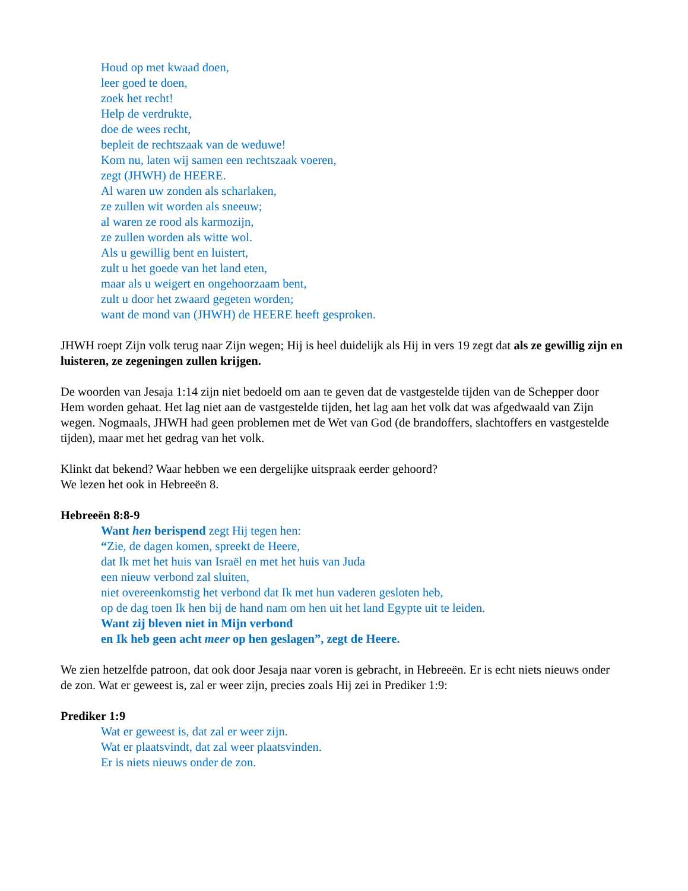Houd op met kwaad doen,
leer goed te doen,
zoek het recht!
Help de verdrukte,
doe de wees recht,
bepleit de rechtszaak van de weduwe!
Kom nu, laten wij samen een rechtszaak voeren,
zegt (JHWH) de HEERE.
Al waren uw zonden als scharlaken,
ze zullen wit worden als sneeuw;
al waren ze rood als karmozijn,
ze zullen worden als witte wol.
Als u gewillig bent en luistert,
zult u het goede van het land eten,
maar als u weigert en ongehoorzaam bent,
zult u door het zwaard gegeten worden;
want de mond van (JHWH) de HEERE heeft gesproken.
JHWH roept Zijn volk terug naar Zijn wegen; Hij is heel duidelijk als Hij in vers 19 zegt dat als ze gewillig zijn en luisteren, ze zegeningen zullen krijgen.
De woorden van Jesaja 1:14 zijn niet bedoeld om aan te geven dat de vastgestelde tijden van de Schepper door Hem worden gehaat. Het lag niet aan de vastgestelde tijden, het lag aan het volk dat was afgedwaald van Zijn wegen. Nogmaals, JHWH had geen problemen met de Wet van God (de brandoffers, slachtoffers en vastgestelde tijden), maar met het gedrag van het volk.
Klinkt dat bekend? Waar hebben we een dergelijke uitspraak eerder gehoord?
We lezen het ook in Hebreeën 8.
Hebreeën 8:8-9
Want hen berispend zegt Hij tegen hen:
“Zie, de dagen komen, spreekt de Heere,
dat Ik met het huis van Israël en met het huis van Juda
een nieuw verbond zal sluiten,
niet overeenkomstig het verbond dat Ik met hun vaderen gesloten heb,
op de dag toen Ik hen bij de hand nam om hen uit het land Egypte uit te leiden.
Want zij bleven niet in Mijn verbond
en Ik heb geen acht meer op hen geslagen”, zegt de Heere.
We zien hetzelfde patroon, dat ook door Jesaja naar voren is gebracht, in Hebreeën. Er is echt niets nieuws onder de zon. Wat er geweest is, zal er weer zijn, precies zoals Hij zei in Prediker 1:9:
Prediker 1:9
Wat er geweest is, dat zal er weer zijn.
Wat er plaatsvindt, dat zal weer plaatsvinden.
Er is niets nieuws onder de zon.